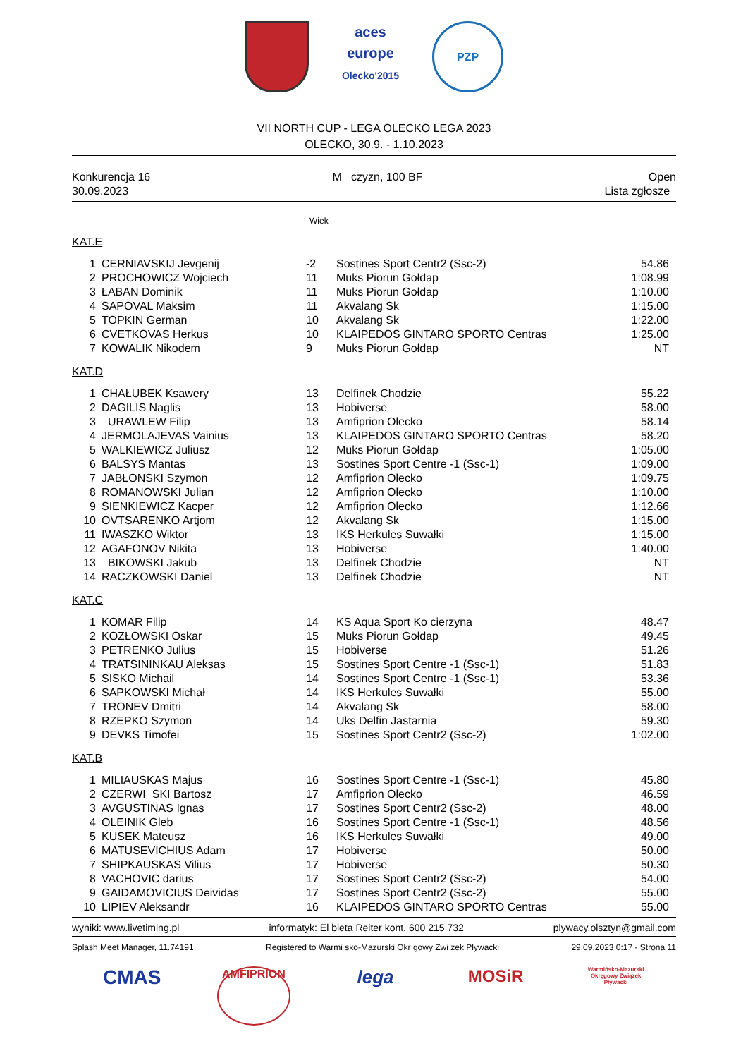aces europe
Olecko'2015
PZP
VII NORTH CUP - LEGA OLECKO LEGA 2023
OLECKO, 30.9. - 1.10.2023
Konkurencja 16
30.09.2023
M czyzn, 100 BF Open
Lista zgłosze
Wiek
KAT.E
| 1 | CERNIAVSKIJ Jevgenij | -2 | Sostines Sport Centr2 (Ssc-2) | 54.86 |
| 2 | PROCHOWICZ Wojciech | 11 | Muks Piorun Gołdap | 1:08.99 |
| 3 | ŁABAN Dominik | 11 | Muks Piorun Gołdap | 1:10.00 |
| 4 | SAPOVAL Maksim | 11 | Akvalang Sk | 1:15.00 |
| 5 | TOPKIN German | 10 | Akvalang Sk | 1:22.00 |
| 6 | CVETKOVAS Herkus | 10 | KLAIPEDOS GINTARO SPORTO Centras | 1:25.00 |
| 7 | KOWALIK Nikodem | 9 | Muks Piorun Gołdap | NT |
KAT.D
| 1 | CHAŁUBEK Ksawery | 13 | Delfinek Chodzie | 55.22 |
| 2 | DAGILIS Naglis | 13 | Hobiverse | 58.00 |
| 3 | URAWLEW Filip | 13 | Amfiprion Olecko | 58.14 |
| 4 | JERMOLAJEVAS Vainius | 13 | KLAIPEDOS GINTARO SPORTO Centras | 58.20 |
| 5 | WALKIEWICZ Juliusz | 12 | Muks Piorun Gołdap | 1:05.00 |
| 6 | BALSYS Mantas | 13 | Sostines Sport Centre -1 (Ssc-1) | 1:09.00 |
| 7 | JABŁONSKI Szymon | 12 | Amfiprion Olecko | 1:09.75 |
| 8 | ROMANOWSKI Julian | 12 | Amfiprion Olecko | 1:10.00 |
| 9 | SIENKIEWICZ Kacper | 12 | Amfiprion Olecko | 1:12.66 |
| 10 | OVTSARENKO Artjom | 12 | Akvalang Sk | 1:15.00 |
| 11 | IWASZKO Wiktor | 13 | IKS Herkules Suwałki | 1:15.00 |
| 12 | AGAFONOV Nikita | 13 | Hobiverse | 1:40.00 |
| 13 | BIKOWSKI Jakub | 13 | Delfinek Chodzie | NT |
| 14 | RACZKOWSKI Daniel | 13 | Delfinek Chodzie | NT |
KAT.C
| 1 | KOMAR Filip | 14 | KS Aqua Sport Ko cierzyna | 48.47 |
| 2 | KOZŁOWSKI Oskar | 15 | Muks Piorun Gołdap | 49.45 |
| 3 | PETRENKO Julius | 15 | Hobiverse | 51.26 |
| 4 | TRATSININKAU Aleksas | 15 | Sostines Sport Centre -1 (Ssc-1) | 51.83 |
| 5 | SISKO Michail | 14 | Sostines Sport Centre -1 (Ssc-1) | 53.36 |
| 6 | SAPKOWSKI Michał | 14 | IKS Herkules Suwałki | 55.00 |
| 7 | TRONEV Dmitri | 14 | Akvalang Sk | 58.00 |
| 8 | RZEPKO Szymon | 14 | Uks Delfin Jastarnia | 59.30 |
| 9 | DEVKS Timofei | 15 | Sostines Sport Centr2 (Ssc-2) | 1:02.00 |
KAT.B
| 1 | MILIAUSKAS Majus | 16 | Sostines Sport Centre -1 (Ssc-1) | 45.80 |
| 2 | CZERWI SKI Bartosz | 17 | Amfiprion Olecko | 46.59 |
| 3 | AVGUSTINAS Ignas | 17 | Sostines Sport Centr2 (Ssc-2) | 48.00 |
| 4 | OLEINIK Gleb | 16 | Sostines Sport Centre -1 (Ssc-1) | 48.56 |
| 5 | KUSEK Mateusz | 16 | IKS Herkules Suwałki | 49.00 |
| 6 | MATUSEVICHIUS Adam | 17 | Hobiverse | 50.00 |
| 7 | SHIPKAUSKAS Vilius | 17 | Hobiverse | 50.30 |
| 8 | VACHOVIC darius | 17 | Sostines Sport Centr2 (Ssc-2) | 54.00 |
| 9 | GAIDAMOVICIUS Deividas | 17 | Sostines Sport Centr2 (Ssc-2) | 55.00 |
| 10 | LIPIEV Aleksandr | 16 | KLAIPEDOS GINTARO SPORTO Centras | 55.00 |
wyniki: www.livetiming.pl informatyk: El bieta Reiter kont. 600 215 732 plywacy.olsztyn@gmail.com
Splash Meet Manager, 11.74191 Registered to Warmi sko-Mazurski Okr gowy Zwi zek Pływacki 29.09.2023 0:17 - Strona 11
CMAS
AMFIPRION
lega MOSiR
Warmińsko-Mazurski Okręgowy Związek Pływacki